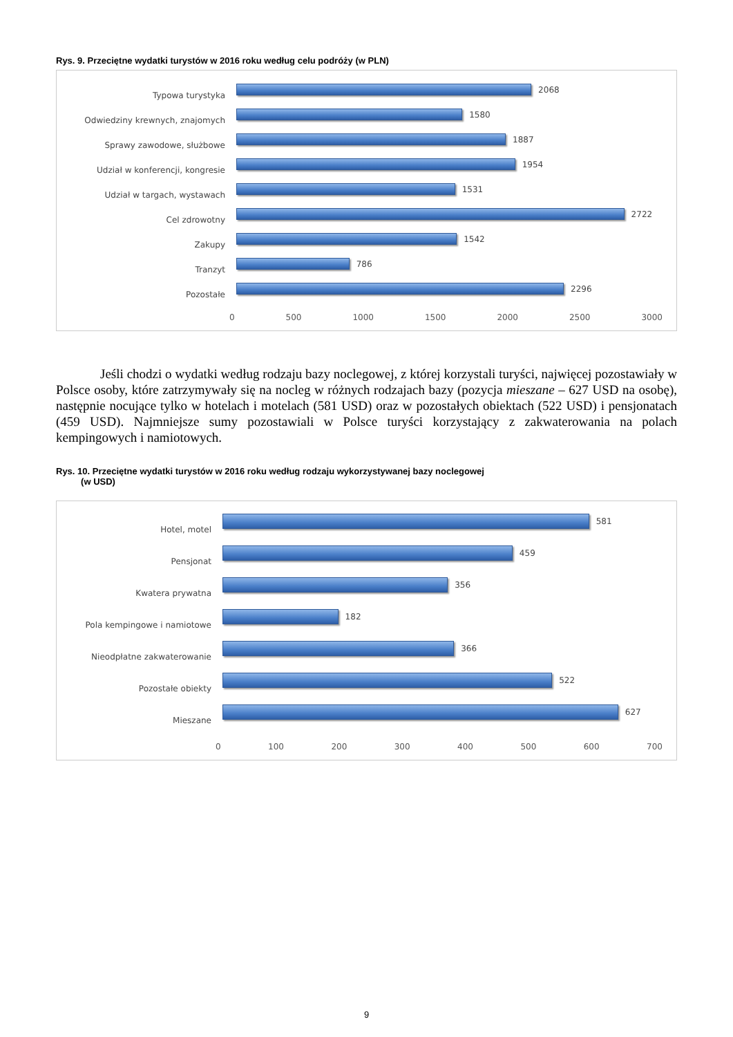Rys. 9. Przeciętne wydatki turystów w 2016 roku według celu podróży (w PLN)
Typowa turystyka
2068
Odwiedziny krewnych, znajomych
1580
Sprawy zawodowe, służbowe
1887
Udział w konferencji, kongresie
1954
Udział w targach, wystawach
1531
Cel zdrowotny
2722
Zakupy
1542
Tranzyt
786
Pozostałe
2296
0 500 1000 1500 2000 2500 3000
Jeśli chodzi o wydatki według rodzaju bazy noclegowej, z której korzystali turyści, najwięcej pozostawiały w Polsce osoby, które zatrzymywały się na nocleg w różnych rodzajach bazy (pozycja mieszane – 627 USD na osobę), następnie nocujące tylko w hotelach i motelach (581 USD) oraz w pozostałych obiektach (522 USD) i pensjonatach (459 USD). Najmniejsze sumy pozostawiali w Polsce turyści korzystający z zakwaterowania na polach kempingowych i namiotowych.
Rys. 10. Przeciętne wydatki turystów w 2016 roku według rodzaju wykorzystywanej bazy noclegowej
(w USD)
Hotel, motel
581
Pensjonat
459
Kwatera prywatna
356
Pola kempingowe i namiotowe
182
Nieodpłatne zakwaterowanie
366
Pozostałe obiekty
522
Mieszane
627
0 100 200 300 400 500 600 700
9